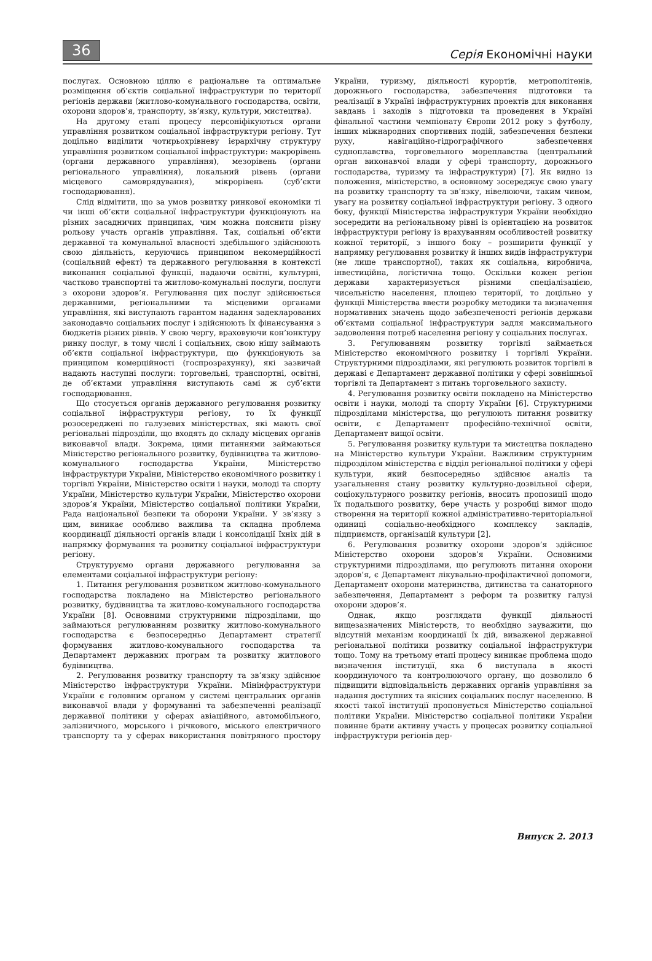36 Серія Економічні науки
послугах. Основною ціллю є раціональне та оптимальне розміщення об’єктів соціальної інфраструктури по території регіонів держави (житлово-комунального господарства, освіти, охорони здоров’я, транспорту, зв’язку, культури, мистецтва).
На другому етапі процесу персоніфікуються органи управління розвитком соціальної інфраструктури регіону. Тут доцільно виділити чотирьохрівневу ієрархічну структуру управління розвитком соціальної інфраструктури: макрорівень (органи державного управління), мезорівень (органи регіонального управління), локальний рівень (органи місцевого самоврядування), мікрорівень (суб’єкти господарювання).
Слід відмітити, що за умов розвитку ринкової економіки ті чи інші об’єкти соціальної інфраструктури функціонують на різних засадничих принципах, чим можна пояснити різну рольову участь органів управління. Так, соціальні об’єкти державної та комунальної власності здебільшого здійснюють свою діяльність, керуючись принципом некомерційності (соціальний ефект) та державного регулювання в контексті виконання соціальної функції, надаючи освітні, культурні, частково транспортні та житлово-комунальні послуги, послуги з охорони здоров’я. Регулювання цих послуг здійснюється державними, регіональними та місцевими органами управління, які виступають гарантом надання задекларованих законодавчо соціальних послуг і здійснюють їх фінансування з бюджетів різних рівнів. У свою чергу, враховуючи кон’юнктуру ринку послуг, в тому числі і соціальних, свою нішу займають об’єкти соціальної інфраструктури, що функціонують за принципом комерційності (госпрозрахунку), які зазвичай надають наступні послуги: торговельні, транспортні, освітні, де об’єктами управління виступають самі ж суб’єкти господарювання.
Що стосується органів державного регулювання розвитку соціальної інфраструктури регіону, то їх функції розосереджені по галузевих міністерствах, які мають свої регіональні підрозділи, що входять до складу місцевих органів виконавчої влади. Зокрема, цими питаннями займаються Міністерство регіонального розвитку, будівництва та житлово-комунального господарства України, Міністерство інфраструктури України, Міністерство економічного розвитку і торгівлі України, Міністерство освіти і науки, молоді та спорту України, Міністерство культури України, Міністерство охорони здоров’я України, Міністерство соціальної політики України, Рада національної безпеки та оборони України. У зв’язку з цим, виникає особливо важлива та складна проблема координації діяльності органів влади і консолідації їхніх дій в напрямку формування та розвитку соціальної інфраструктури регіону.
Структуруємо органи державного регулювання за елементами соціальної інфраструктури регіону:
1. Питання регулювання розвитком житлово-комунального господарства покладено на Міністерство регіонального розвитку, будівництва та житлово-комунального господарства України [8]. Основними структурними підрозділами, що займаються регулюванням розвитку житлово-комунального господарства є безпосередньо Департамент стратегії формування житлово-комунального господарства та Департамент державних програм та розвитку житлового будівництва.
2. Регулювання розвитку транспорту та зв’язку здійснює Міністерство інфраструктури України. Мінінфраструктури України є головним органом у системі центральних органів виконавчої влади у формуванні та забезпеченні реалізації державної політики у сферах авіаційного, автомобільного, залізничного, морського і річкового, міського електричного транспорту та у сферах використання повітряного простору України, туризму, діяльності курортів, метрополітенів, дорожнього господарства, забезпечення підготовки та реалізації в Україні інфраструктурних проектів для виконання завдань і заходів з підготовки та проведення в Україні фінальної частини чемпіонату Європи 2012 року з футболу, інших міжнародних спортивних подій, забезпечення безпеки руху, навігаційно-гідрографічного забезпечення судноплавства, торговельного мореплавства (центральний орган виконавчої влади у сфері транспорту, дорожнього господарства, туризму та інфраструктури) [7]. Як видно із положення, міністерство, в основному зосереджує свою увагу на розвитку транспорту та зв’язку, нівелюючи, таким чином, увагу на розвитку соціальної інфраструктури регіону. З одного боку, функції Міністерства інфраструктури України необхідно зосередити на регіональному рівні із орієнтацією на розвиток інфраструктури регіону із врахуванням особливостей розвитку кожної території, з іншого боку – розширити функції у напрямку регулювання розвитку й інших видів інфраструктури (не лише транспортної), таких як соціальна, виробнича, інвестиційна, логістична тощо. Оскільки кожен регіон держави характеризується різними спеціалізацією, чисельністю населення, площею території, то доцільно у функції Міністерства ввести розробку методики та визначення нормативних значень щодо забезпеченості регіонів держави об’єктами соціальної інфраструктури задля максимального задоволення потреб населення регіону у соціальних послугах.
3. Регулюванням розвитку торгівлі займається Міністерство економічного розвитку і торгівлі України. Структурними підрозділами, які регулюють розвиток торгівлі в державі є Департамент державної політики у сфері зовнішньої торгівлі та Департамент з питань торговельного захисту.
4. Регулювання розвитку освіти покладено на Міністерство освіти і науки, молоді та спорту України [6]. Структурними підрозділами міністерства, що регулюють питання розвитку освіти, є Департамент професійно-технічної освіти, Департамент вищої освіти.
5. Регулювання розвитку культури та мистецтва покладено на Міністерство культури України. Важливим структурним підрозділом міністерства є відділ регіональної політики у сфері культури, який безпосередньо здійснює аналіз та узагальнення стану розвитку культурно-дозвільної сфери, соціокультурного розвитку регіонів, вносить пропозиції щодо їх подальшого розвитку, бере участь у розробці вимог щодо створення на території кожної адміністративно-територіальної одиниці соціально-необхідного комплексу закладів, підприємств, організацій культури [2].
6. Регулювання розвитку охорони здоров’я здійснює Міністерство охорони здоров’я України. Основними структурними підрозділами, що регулюють питання охорони здоров’я, є Департамент лікувально-профілактичної допомоги, Департамент охорони материнства, дитинства та санаторного забезпечення, Департамент з реформ та розвитку галузі охорони здоров’я.
Однак, якщо розглядати функції діяльності вищезазначених Міністерств, то необхідно зауважити, що відсутній механізм координації їх дій, виваженої державної регіональної політики розвитку соціальної інфраструктури тощо. Тому на третьому етапі процесу виникає проблема щодо визначення інституції, яка б виступала в якості координуючого та контролюючого органу, що дозволило б підвищити відповідальність державних органів управління за надання доступних та якісних соціальних послуг населенню. В якості такої інституції пропонується Міністерство соціальної політики України. Міністерство соціальної політики України повинне брати активну участь у процесах розвитку соціальної інфраструктури регіонів дер-
Випуск 2. 2013